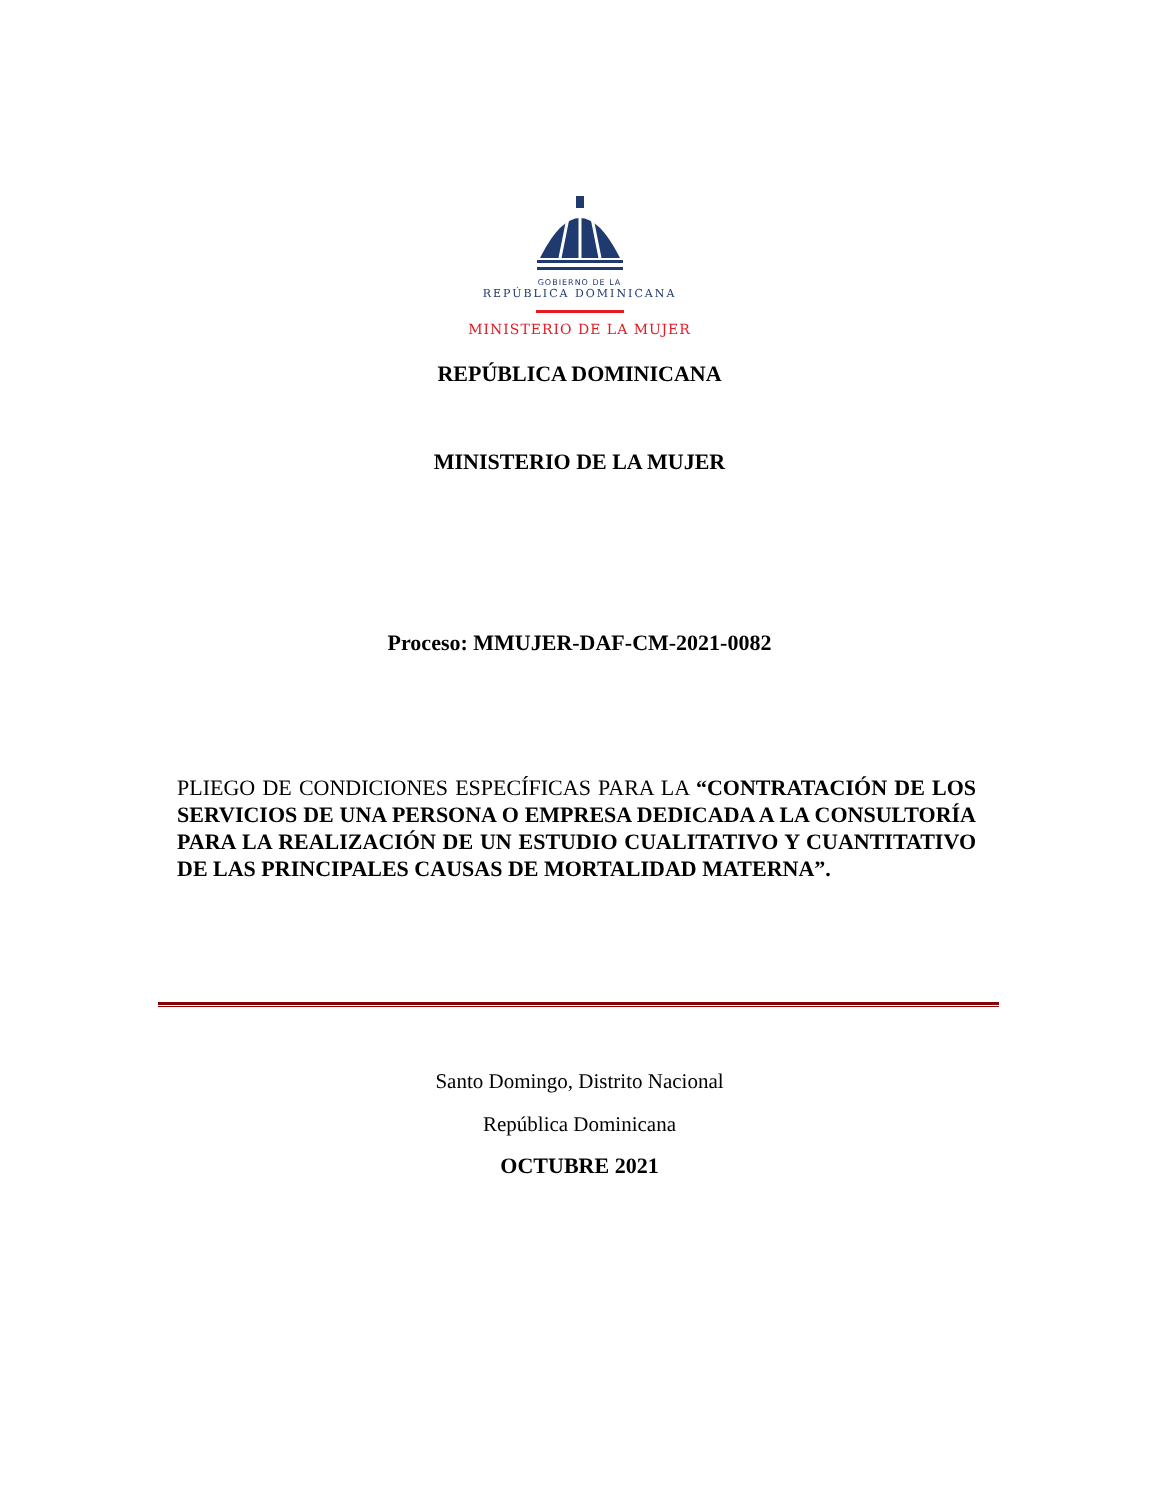GOBIERNO DE LA
REPÚBLICA DOMINICANA
MINISTERIO DE LA MUJER
REPÚBLICA DOMINICANA
MINISTERIO DE LA MUJER
Proceso: MMUJER-DAF-CM-2021-0082
PLIEGO DE CONDICIONES ESPECÍFICAS PARA LA “CONTRATACIÓN DE LOS SERVICIOS DE UNA PERSONA O EMPRESA DEDICADA A LA CONSULTORÍA PARA LA REALIZACIÓN DE UN ESTUDIO CUALITATIVO Y CUANTITATIVO DE LAS PRINCIPALES CAUSAS DE MORTALIDAD MATERNA”.
Santo Domingo, Distrito Nacional
República Dominicana
OCTUBRE 2021